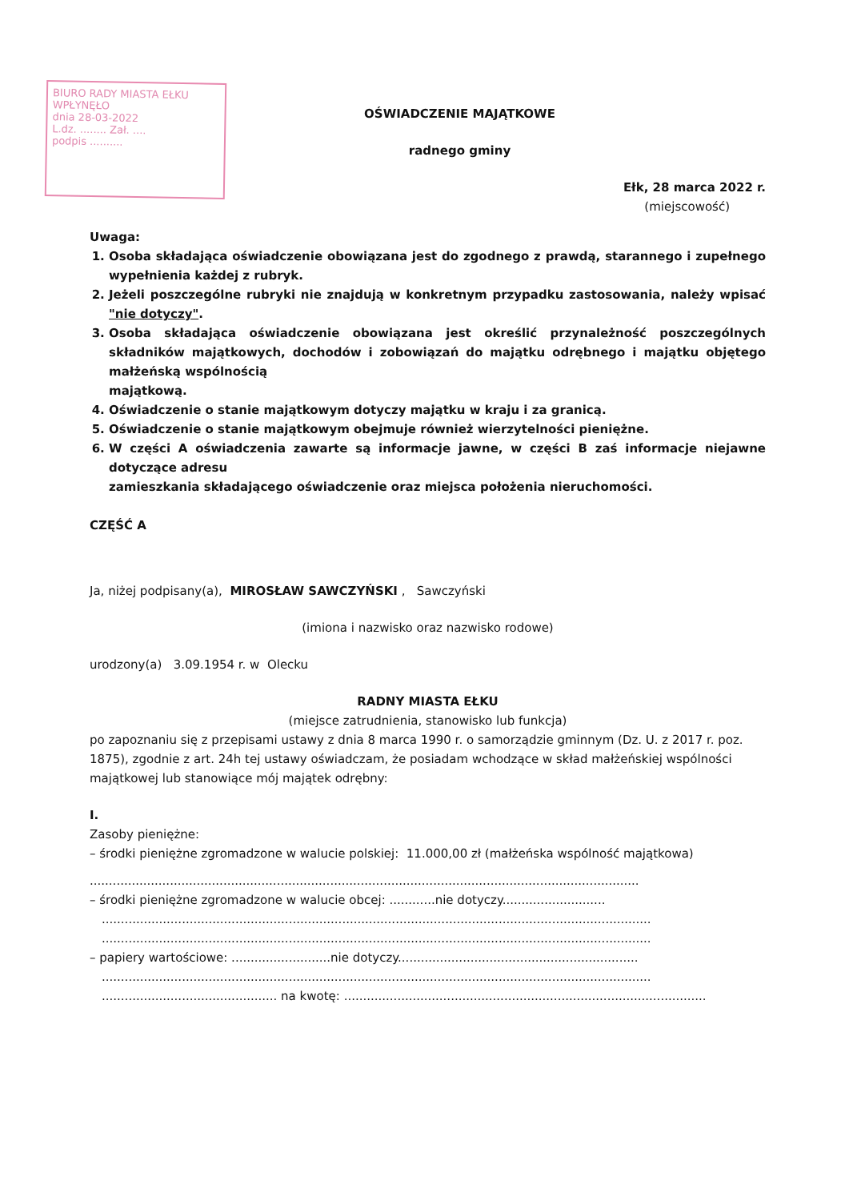BIURO RADY MIASTA EŁKU
WPŁYNĘŁO
dnia 28-03-2022
L.dz. ........ Zał. ....
podpis ..........
OŚWIADCZENIE MAJĄTKOWE
radnego gminy
Ełk, 28 marca 2022 r.
(miejscowość)
Uwaga:
1. Osoba składająca oświadczenie obowiązana jest do zgodnego z prawdą, starannego i zupełnego wypełnienia każdej z rubryk.
2. Jeżeli poszczególne rubryki nie znajdują w konkretnym przypadku zastosowania, należy wpisać "nie dotyczy".
3. Osoba składająca oświadczenie obowiązana jest określić przynależność poszczególnych składników majątkowych, dochodów i zobowiązań do majątku odrębnego i majątku objętego małżeńską wspólnością
majątkową.
4. Oświadczenie o stanie majątkowym dotyczy majątku w kraju i za granicą.
5. Oświadczenie o stanie majątkowym obejmuje również wierzytelności pieniężne.
6. W części A oświadczenia zawarte są informacje jawne, w części B zaś informacje niejawne dotyczące adresu
zamieszkania składającego oświadczenie oraz miejsca położenia nieruchomości.
CZĘŚĆ A
Ja, niżej podpisany(a), MIROSŁAW SAWCZYŃSKI , Sawczyński
(imiona i nazwisko oraz nazwisko rodowe)
urodzony(a) 3.09.1954 r. w Olecku
RADNY MIASTA EŁKU
(miejsce zatrudnienia, stanowisko lub funkcja)
po zapoznaniu się z przepisami ustawy z dnia 8 marca 1990 r. o samorządzie gminnym (Dz. U. z 2017 r. poz. 1875), zgodnie z art. 24h tej ustawy oświadczam, że posiadam wchodzące w skład małżeńskiej wspólności majątkowej lub stanowiące mój majątek odrębny:
I.
Zasoby pieniężne:
– środki pieniężne zgromadzone w walucie polskiej: 11.000,00 zł (małżeńska wspólność majątkowa)
................................................................................................................................................
– środki pieniężne zgromadzone w walucie obcej: ............nie dotyczy...........................
................................................................................................................................................
................................................................................................................................................
– papiery wartościowe: ..........................nie dotyczy...............................................................
................................................................................................................................................
.............................................. na kwotę: ...............................................................................................